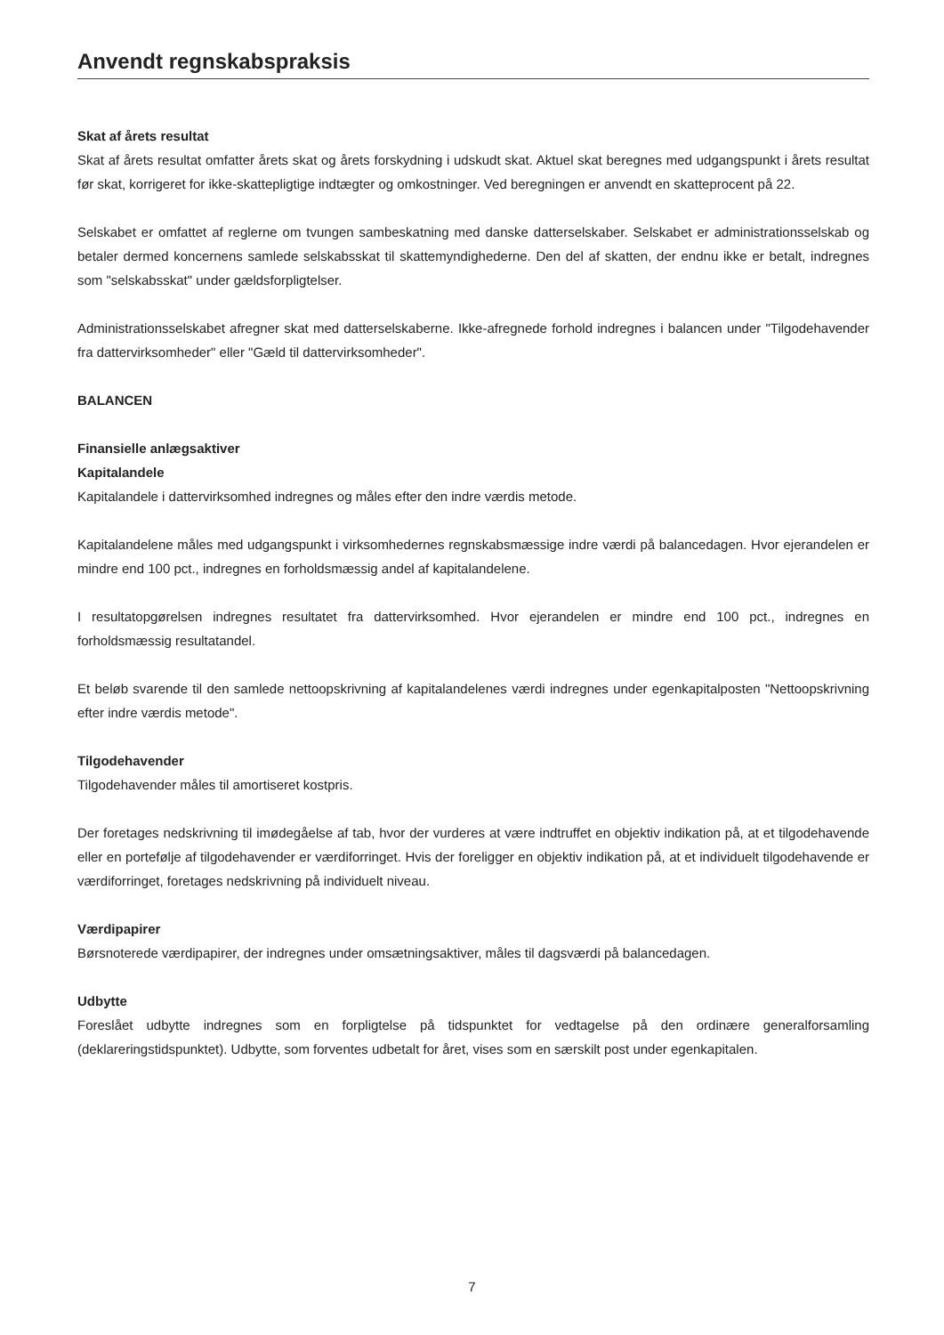Anvendt regnskabspraksis
Skat af årets resultat
Skat af årets resultat omfatter årets skat og årets forskydning i udskudt skat. Aktuel skat beregnes med udgangspunkt i årets resultat før skat, korrigeret for ikke-skattepligtige indtægter og omkostninger. Ved beregningen er anvendt en skatteprocent på 22.
Selskabet er omfattet af reglerne om tvungen sambeskatning med danske datterselskaber. Selskabet er administrationsselskab og betaler dermed koncernens samlede selskabsskat til skattemyndighederne. Den del af skatten, der endnu ikke er betalt, indregnes som "selskabsskat" under gældsforpligtelser.
Administrationsselskabet afregner skat med datterselskaberne. Ikke-afregnede forhold indregnes i balancen under "Tilgodehavender fra dattervirksomheder" eller "Gæld til dattervirksomheder".
BALANCEN
Finansielle anlægsaktiver
Kapitalandele
Kapitalandele i dattervirksomhed indregnes og måles efter den indre værdis metode.
Kapitalandelene måles med udgangspunkt i virksomhedernes regnskabsmæssige indre værdi på balancedagen. Hvor ejerandelen er mindre end 100 pct., indregnes en forholdsmæssig andel af kapitalandelene.
I resultatopgørelsen indregnes resultatet fra dattervirksomhed. Hvor ejerandelen er mindre end 100 pct., indregnes en forholdsmæssig resultatandel.
Et beløb svarende til den samlede nettoopskrivning af kapitalandelenes værdi indregnes under egenkapitalposten "Nettoopskrivning efter indre værdis metode".
Tilgodehavender
Tilgodehavender måles til amortiseret kostpris.
Der foretages nedskrivning til imødegåelse af tab, hvor der vurderes at være indtruffet en objektiv indikation på, at et tilgodehavende eller en portefølje af tilgodehavender er værdiforringet. Hvis der foreligger en objektiv indikation på, at et individuelt tilgodehavende er værdiforringet, foretages nedskrivning på individuelt niveau.
Værdipapirer
Børsnoterede værdipapirer, der indregnes under omsætningsaktiver, måles til dagsværdi på balancedagen.
Udbytte
Foreslået udbytte indregnes som en forpligtelse på tidspunktet for vedtagelse på den ordinære generalforsamling (deklareringstidspunktet). Udbytte, som forventes udbetalt for året, vises som en særskilt post under egenkapitalen.
7